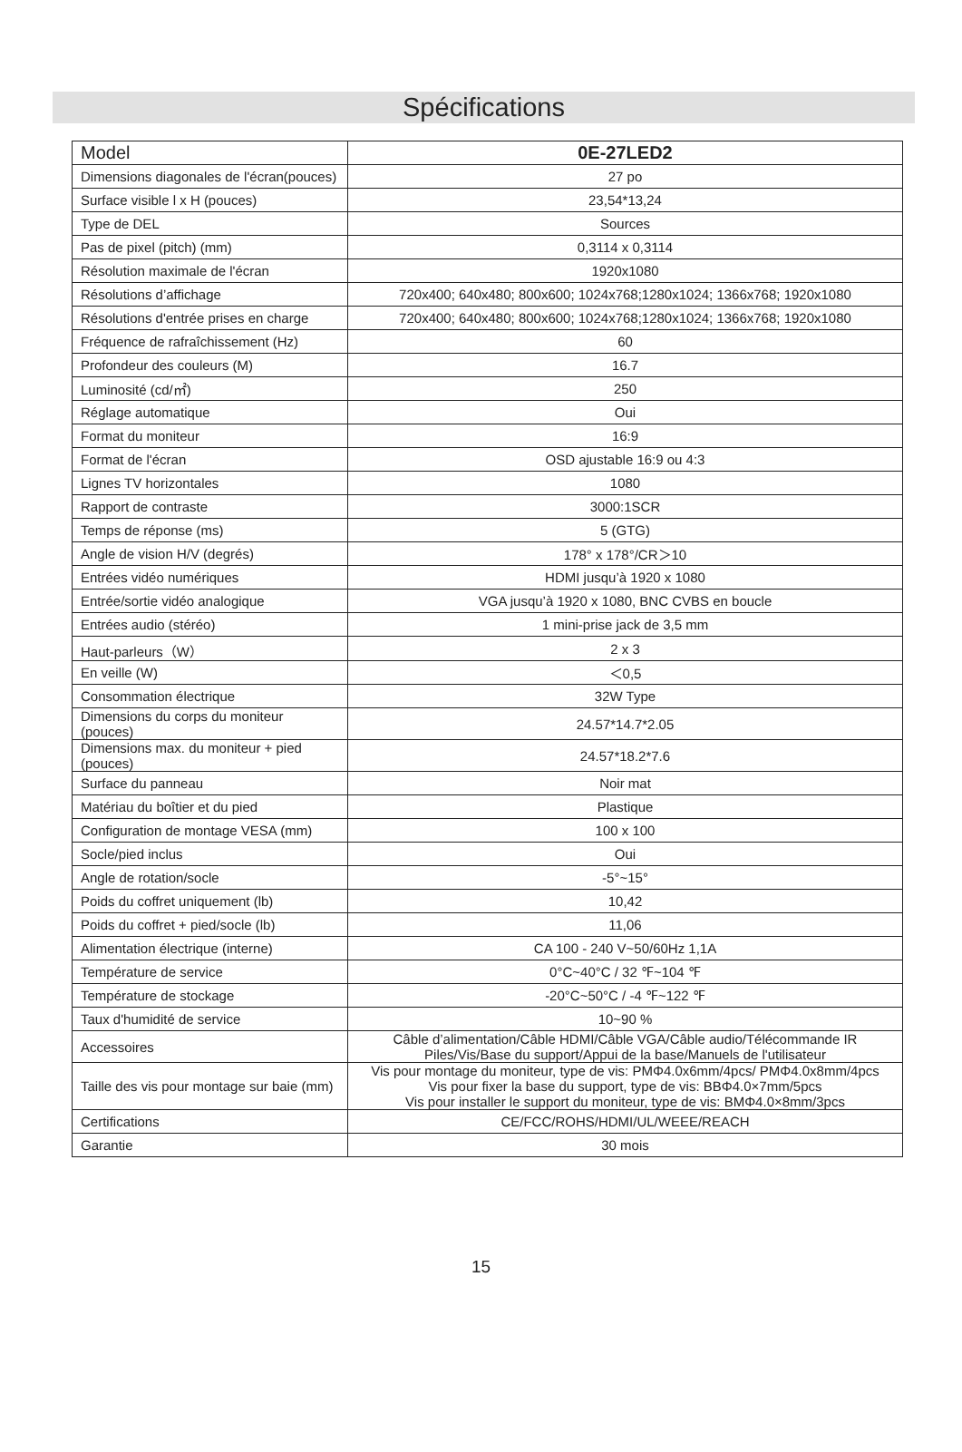Spécifications
| Model | 0E-27LED2 |
| --- | --- |
| Dimensions diagonales de l'écran(pouces) | 27 po |
| Surface visible l x H (pouces) | 23,54*13,24 |
| Type de DEL | Sources |
| Pas de pixel (pitch) (mm) | 0,3114 x 0,3114 |
| Résolution maximale de l'écran | 1920x1080 |
| Résolutions d’affichage | 720x400; 640x480; 800x600; 1024x768;1280x1024; 1366x768; 1920x1080 |
| Résolutions d'entrée prises en charge | 720x400; 640x480; 800x600; 1024x768;1280x1024; 1366x768; 1920x1080 |
| Fréquence de rafraîchissement (Hz) | 60 |
| Profondeur des couleurs (M) | 16.7 |
| Luminosité (cd/㎡) | 250 |
| Réglage automatique | Oui |
| Format du moniteur | 16:9 |
| Format de l'écran | OSD ajustable 16:9 ou 4:3 |
| Lignes TV horizontales | 1080 |
| Rapport de contraste | 3000:1SCR |
| Temps de réponse (ms) | 5 (GTG) |
| Angle de vision H/V (degrés) | 178° x 178°/CR＞10 |
| Entrées vidéo numériques | HDMI jusqu’à 1920 x 1080 |
| Entrée/sortie vidéo analogique | VGA jusqu’à 1920 x 1080, BNC CVBS en boucle |
| Entrées audio (stéréo) | 1 mini-prise jack de 3,5 mm |
| Haut-parleurs（W） | 2 x 3 |
| En veille (W) | ＜0,5 |
| Consommation électrique | 32W Type |
| Dimensions du corps du moniteur (pouces) | 24.57*14.7*2.05 |
| Dimensions max. du moniteur + pied (pouces) | 24.57*18.2*7.6 |
| Surface du panneau | Noir mat |
| Matériau du boîtier et du pied | Plastique |
| Configuration de montage VESA (mm) | 100 x 100 |
| Socle/pied inclus | Oui |
| Angle de rotation/socle | -5°~15° |
| Poids du coffret uniquement (lb) | 10,42 |
| Poids du coffret + pied/socle (lb) | 11,06 |
| Alimentation électrique (interne) | CA 100 - 240 V~50/60Hz 1,1A |
| Température de service | 0°C~40°C / 32 ℉~104 ℉ |
| Température de stockage | -20°C~50°C / -4 ℉~122 ℉ |
| Taux d'humidité de service | 10~90 % |
| Accessoires | Câble d’alimentation/Câble HDMI/Câble VGA/Câble audio/Télécommande IR Piles/Vis/Base du support/Appui de la base/Manuels de l'utilisateur |
| Taille des vis pour montage sur baie (mm) | Vis pour montage du moniteur, type de vis: PMΦ4.0x6mm/4pcs/ PMΦ4.0x8mm/4pcs Vis pour fixer la base du support, type de vis: BBΦ4.0×7mm/5pcs Vis pour installer le support du moniteur, type de vis: BMΦ4.0×8mm/3pcs |
| Certifications | CE/FCC/ROHS/HDMI/UL/WEEE/REACH |
| Garantie | 30 mois |
15